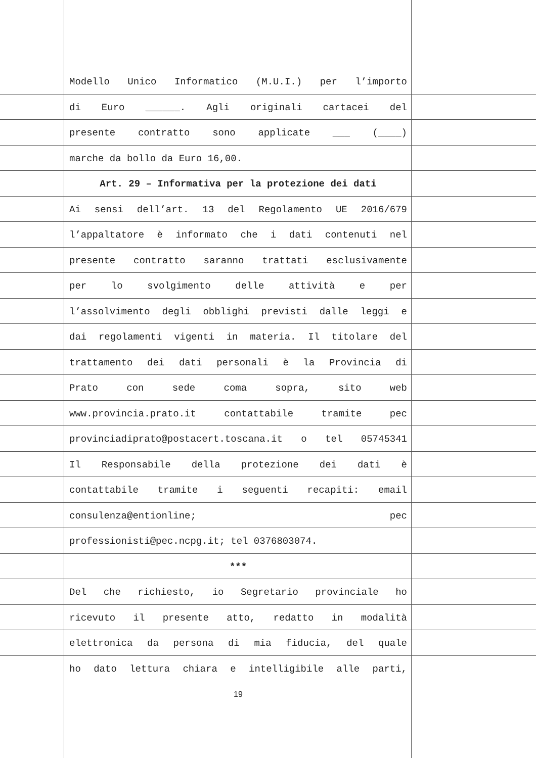Modello Unico Informatico (M.U.I.) per l’importo
di Euro ______. Agli originali cartacei del
presente contratto sono applicate ___ (____)
marche da bollo da Euro 16,00.
Art. 29 – Informativa per la protezione dei dati
Ai sensi dell’art. 13 del Regolamento UE 2016/679
l’appaltatore è informato che i dati contenuti nel
presente contratto saranno trattati esclusivamente
per lo svolgimento delle attività e per
l’assolvimento degli obblighi previsti dalle leggi e
dai regolamenti vigenti in materia. Il titolare del
trattamento dei dati personali è la Provincia di
Prato con sede coma sopra, sito web
www.provincia.prato.it contattabile tramite pec
provinciadiprato@postacert.toscana.it o tel 05745341
Il Responsabile della protezione dei dati è
contattabile tramite i seguenti recapiti: email
consulenza@entionline; pec
professionisti@pec.ncpg.it; tel 0376803074.
***
Del che richiesto, io Segretario provinciale ho
ricevuto il presente atto, redatto in modalità
elettronica da persona di mia fiducia, del quale
ho dato lettura chiara e intelligibile alle parti,
19